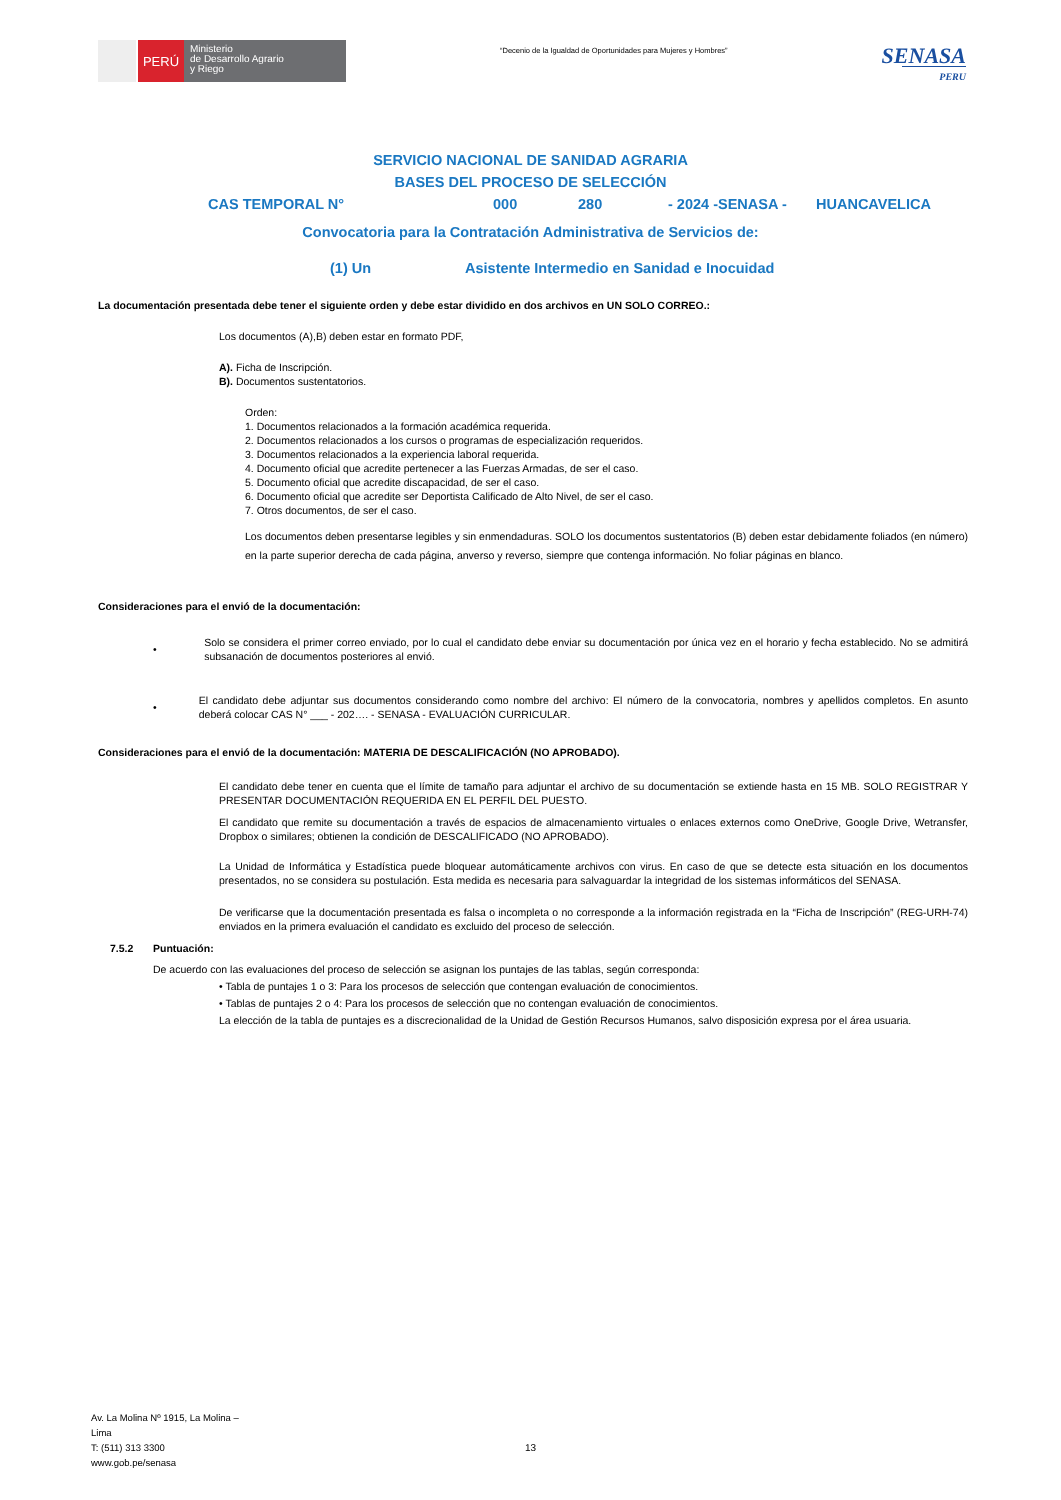PERÚ
Ministerio
de Desarrollo Agrario
y Riego
“Decenio de la Igualdad de Oportunidades para Mujeres y Hombres”
SENASA
PERU
SERVICIO NACIONAL DE SANIDAD AGRARIA
BASES DEL PROCESO DE SELECCIÓN
CAS TEMPORAL N° 000 280 - 2024 -SENASA - HUANCAVELICA
Convocatoria para la Contratación Administrativa de Servicios de:
(1) Un Asistente Intermedio en Sanidad e Inocuidad
La documentación presentada debe tener el siguiente orden y debe estar dividido en dos archivos en UN SOLO CORREO.:
Los documentos (A),B) deben estar en formato PDF,
A). Ficha de Inscripción.
B). Documentos sustentatorios.
Orden:
1. Documentos relacionados a la formación académica requerida.
2. Documentos relacionados a los cursos o programas de especialización requeridos.
3. Documentos relacionados a la experiencia laboral requerida.
4. Documento oficial que acredite pertenecer a las Fuerzas Armadas, de ser el caso.
5. Documento oficial que acredite discapacidad, de ser el caso.
6. Documento oficial que acredite ser Deportista Calificado de Alto Nivel, de ser el caso.
7. Otros documentos, de ser el caso.
Los documentos deben presentarse legibles y sin enmendaduras. SOLO los documentos sustentatorios (B) deben estar debidamente foliados (en número) en la parte superior derecha de cada página, anverso y reverso, siempre que contenga información. No foliar páginas en blanco.
Consideraciones para el envió de la documentación:
•
Solo se considera el primer correo enviado, por lo cual el candidato debe enviar su documentación por única vez en el horario y fecha establecido. No se admitirá subsanación de documentos posteriores al envió.
•
El candidato debe adjuntar sus documentos considerando como nombre del archivo: El número de la convocatoria, nombres y apellidos completos. En asunto deberá colocar CAS N° ___ - 202…. - SENASA - EVALUACIÓN CURRICULAR.
Consideraciones para el envió de la documentación: MATERIA DE DESCALIFICACIÓN (NO APROBADO).
El candidato debe tener en cuenta que el límite de tamaño para adjuntar el archivo de su documentación se extiende hasta en 15 MB. SOLO REGISTRAR Y PRESENTAR DOCUMENTACIÓN REQUERIDA EN EL PERFIL DEL PUESTO.
El candidato que remite su documentación a través de espacios de almacenamiento virtuales o enlaces externos como OneDrive, Google Drive, Wetransfer, Dropbox o similares; obtienen la condición de DESCALIFICADO (NO APROBADO).
La Unidad de Informática y Estadística puede bloquear automáticamente archivos con virus. En caso de que se detecte esta situación en los documentos presentados, no se considera su postulación. Esta medida es necesaria para salvaguardar la integridad de los sistemas informáticos del SENASA.
De verificarse que la documentación presentada es falsa o incompleta o no corresponde a la información registrada en la “Ficha de Inscripción” (REG-URH-74) enviados en la primera evaluación el candidato es excluido del proceso de selección.
7.5.2 Puntuación:
De acuerdo con las evaluaciones del proceso de selección se asignan los puntajes de las tablas, según corresponda:
• Tabla de puntajes 1 o 3: Para los procesos de selección que contengan evaluación de conocimientos.
• Tablas de puntajes 2 o 4: Para los procesos de selección que no contengan evaluación de conocimientos.
La elección de la tabla de puntajes es a discrecionalidad de la Unidad de Gestión Recursos Humanos, salvo disposición expresa por el área usuaria.
Av. La Molina Nº 1915, La Molina –
Lima
T: (511) 313 3300
www.gob.pe/senasa
13